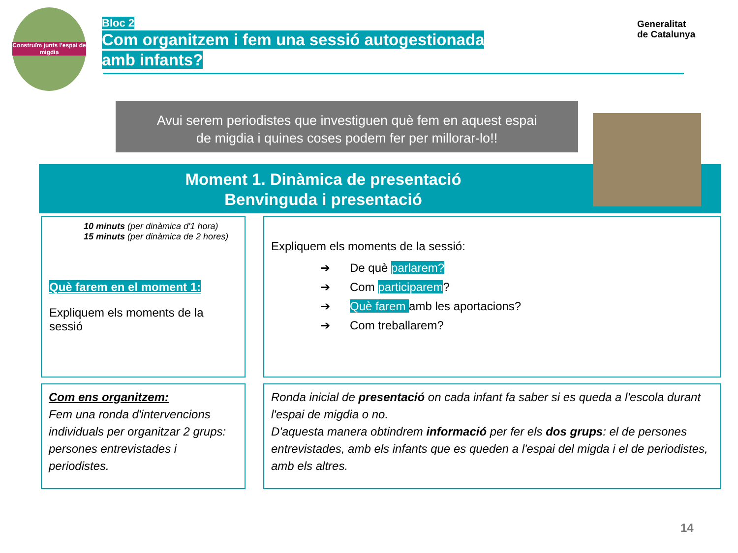Construïm junts l'espai de migdia
Bloc 2
Com organitzem i fem una sessió autogestionada
amb infants?
Generalitat
de Catalunya
Avui serem periodistes que investiguen què fem en aquest espai
de migdia i quines coses podem fer per millorar-lo!!
Moment 1. Dinàmica de presentació
Benvinguda i presentació
10 minuts (per dinàmica d'1 hora)
15 minuts (per dinàmica de 2 hores)
Què farem en el moment 1:
Expliquem els moments de la sessió
Expliquem els moments de la sessió:
➔ De què parlarem?
➔ Com participarem?
➔ Què farem amb les aportacions?
➔ Com treballarem?
Com ens organitzem:
Fem una ronda d'intervencions individuals per organitzar 2 grups: persones entrevistades i periodistes.
Ronda inicial de presentació on cada infant fa saber si es queda a l'escola durant l'espai de migdia o no.
D'aquesta manera obtindrem informació per fer els dos grups: el de persones entrevistades, amb els infants que es queden a l'espai del migda i el de periodistes, amb els altres.
14